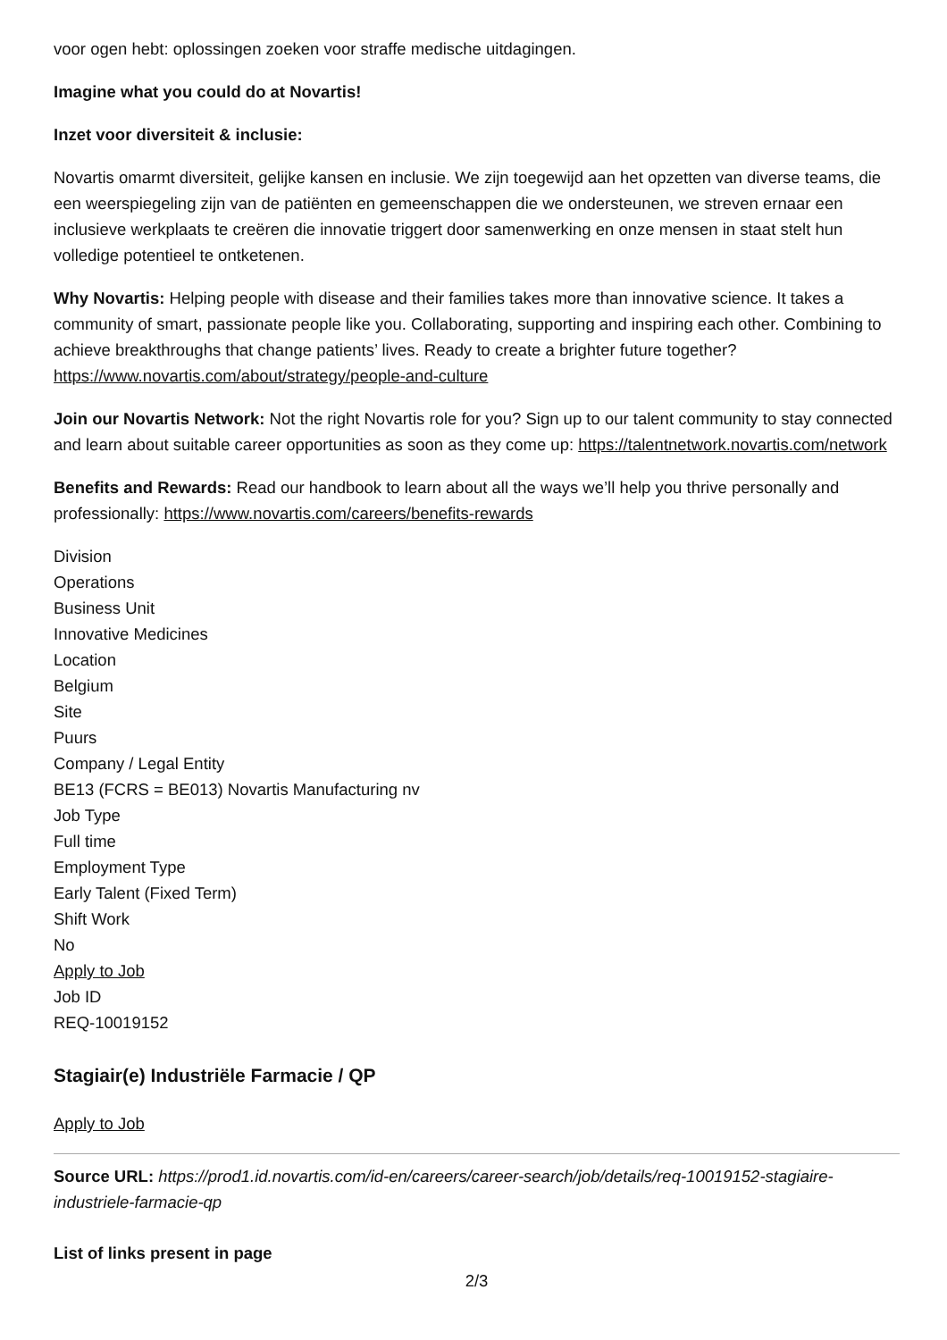voor ogen hebt: oplossingen zoeken voor straffe medische uitdagingen.
Imagine what you could do at Novartis!
Inzet voor diversiteit & inclusie:
Novartis omarmt diversiteit, gelijke kansen en inclusie. We zijn toegewijd aan het opzetten van diverse teams, die een weerspiegeling zijn van de patiënten en gemeenschappen die we ondersteunen, we streven ernaar een inclusieve werkplaats te creëren die innovatie triggert door samenwerking en onze mensen in staat stelt hun volledige potentieel te ontketenen.
Why Novartis: Helping people with disease and their families takes more than innovative science. It takes a community of smart, passionate people like you. Collaborating, supporting and inspiring each other. Combining to achieve breakthroughs that change patients’ lives. Ready to create a brighter future together? https://www.novartis.com/about/strategy/people-and-culture
Join our Novartis Network: Not the right Novartis role for you? Sign up to our talent community to stay connected and learn about suitable career opportunities as soon as they come up: https://talentnetwork.novartis.com/network
Benefits and Rewards: Read our handbook to learn about all the ways we’ll help you thrive personally and professionally: https://www.novartis.com/careers/benefits-rewards
Division
Operations
Business Unit
Innovative Medicines
Location
Belgium
Site
Puurs
Company / Legal Entity
BE13 (FCRS = BE013) Novartis Manufacturing nv
Job Type
Full time
Employment Type
Early Talent (Fixed Term)
Shift Work
No
Apply to Job
Job ID
REQ-10019152
Stagiair(e) Industriële Farmacie / QP
Apply to Job
Source URL: https://prod1.id.novartis.com/id-en/careers/career-search/job/details/req-10019152-stagiaire-industriele-farmacie-qp
List of links present in page
2/3